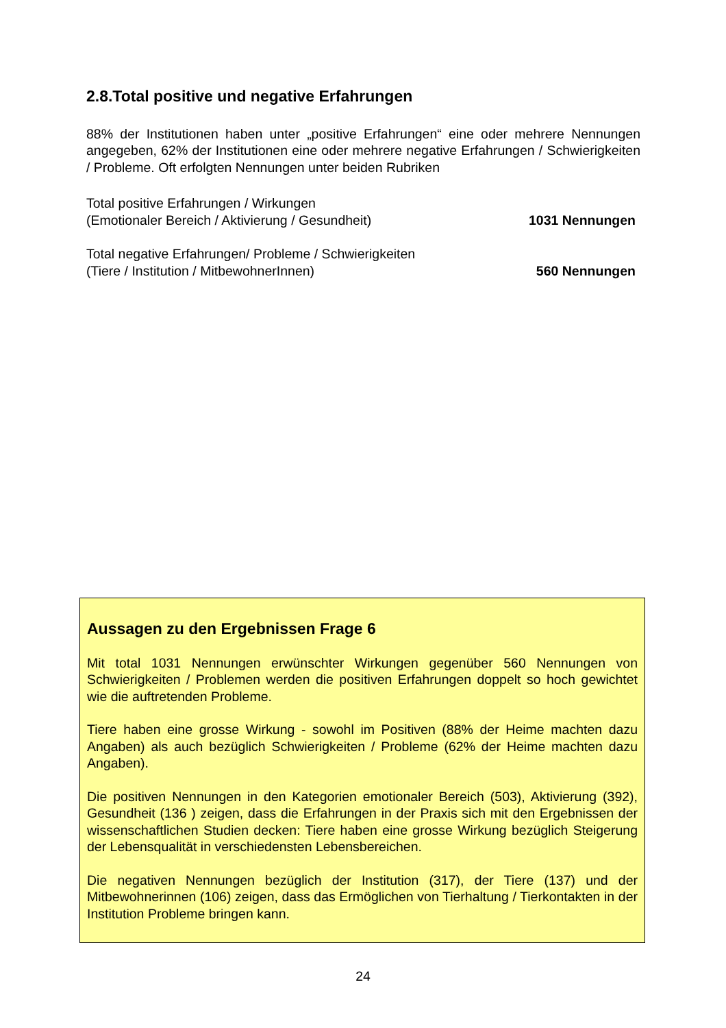2.8.Total positive und negative Erfahrungen
88% der Institutionen haben unter „positive Erfahrungen“ eine oder mehrere Nennungen angegeben, 62% der Institutionen eine oder mehrere negative Erfahrungen / Schwierigkeiten / Probleme. Oft erfolgten Nennungen unter beiden Rubriken
Total positive Erfahrungen / Wirkungen
(Emotionaler Bereich / Aktivierung / Gesundheit)
1031 Nennungen
Total negative Erfahrungen/ Probleme / Schwierigkeiten
(Tiere / Institution / MitbewohnerInnen)
560 Nennungen
Aussagen zu den Ergebnissen Frage 6
Mit total 1031 Nennungen erwünschter Wirkungen gegenüber 560 Nennungen von Schwierigkeiten / Problemen werden die positiven Erfahrungen doppelt so hoch gewichtet wie die auftretenden Probleme.
Tiere haben eine grosse Wirkung - sowohl im Positiven (88% der Heime machten dazu Angaben) als auch bezüglich Schwierigkeiten / Probleme (62% der Heime machten dazu Angaben).
Die positiven Nennungen in den Kategorien emotionaler Bereich (503), Aktivierung (392), Gesundheit (136 ) zeigen, dass die Erfahrungen in der Praxis sich mit den Ergebnissen der wissenschaftlichen Studien decken: Tiere haben eine grosse Wirkung bezüglich Steigerung der Lebensqualität in verschiedensten Lebensbereichen.
Die negativen Nennungen bezüglich der Institution (317), der Tiere (137) und der Mitbewohnerinnen (106) zeigen, dass das Ermöglichen von Tierhaltung / Tierkontakten in der Institution Probleme bringen kann.
24